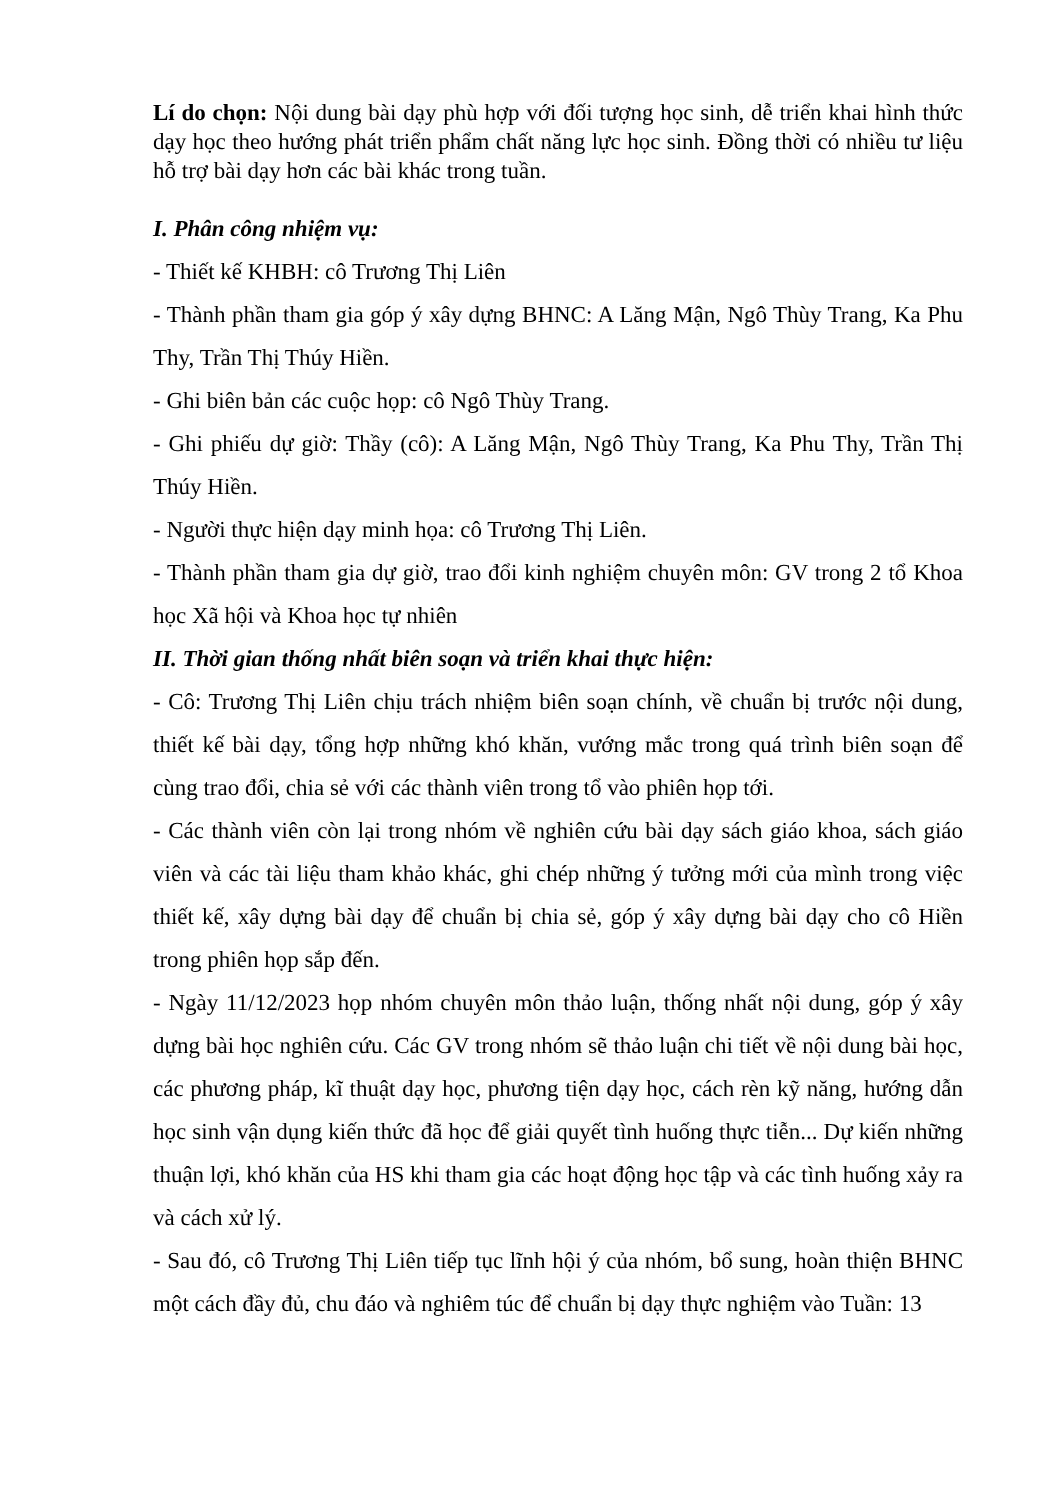Lí do chọn: Nội dung bài dạy phù hợp với đối tượng học sinh, dễ triển khai hình thức dạy học theo hướng phát triển phẩm chất năng lực học sinh. Đồng thời có nhiều tư liệu hỗ trợ bài dạy hơn các bài khác trong tuần.
I. Phân công nhiệm vụ:
- Thiết kế KHBH: cô Trương Thị Liên
- Thành phần tham gia góp ý xây dựng BHNC: A Lăng Mận, Ngô Thùy Trang, Ka Phu Thy, Trần Thị Thúy Hiền.
- Ghi biên bản các cuộc họp: cô Ngô Thùy Trang.
- Ghi phiếu dự giờ: Thầy (cô): A Lăng Mận, Ngô Thùy Trang, Ka Phu Thy, Trần Thị Thúy Hiền.
- Người thực hiện dạy minh họa: cô Trương Thị Liên.
- Thành phần tham gia dự giờ, trao đổi kinh nghiệm chuyên môn: GV trong 2 tổ Khoa học Xã hội và Khoa học tự nhiên
II. Thời gian thống nhất biên soạn và triển khai thực hiện:
- Cô: Trương Thị Liên chịu trách nhiệm biên soạn chính, về chuẩn bị trước nội dung, thiết kế bài dạy, tổng hợp những khó khăn, vướng mắc trong quá trình biên soạn để cùng trao đổi, chia sẻ với các thành viên trong tổ vào phiên họp tới.
- Các thành viên còn lại trong nhóm về nghiên cứu bài dạy sách giáo khoa, sách giáo viên và các tài liệu tham khảo khác, ghi chép những ý tưởng mới của mình trong việc thiết kế, xây dựng bài dạy để chuẩn bị chia sẻ, góp ý xây dựng bài dạy cho cô Hiền trong phiên họp sắp đến.
- Ngày 11/12/2023 họp nhóm chuyên môn thảo luận, thống nhất nội dung, góp ý xây dựng bài học nghiên cứu. Các GV trong nhóm sẽ thảo luận chi tiết về nội dung bài học, các phương pháp, kĩ thuật dạy học, phương tiện dạy học, cách rèn kỹ năng, hướng dẫn học sinh vận dụng kiến thức đã học để giải quyết tình huống thực tiễn... Dự kiến những thuận lợi, khó khăn của HS khi tham gia các hoạt động học tập và các tình huống xảy ra và cách xử lý.
- Sau đó, cô Trương Thị Liên tiếp tục lĩnh hội ý của nhóm, bổ sung, hoàn thiện BHNC một cách đầy đủ, chu đáo và nghiêm túc để chuẩn bị dạy thực nghiệm vào Tuần: 13